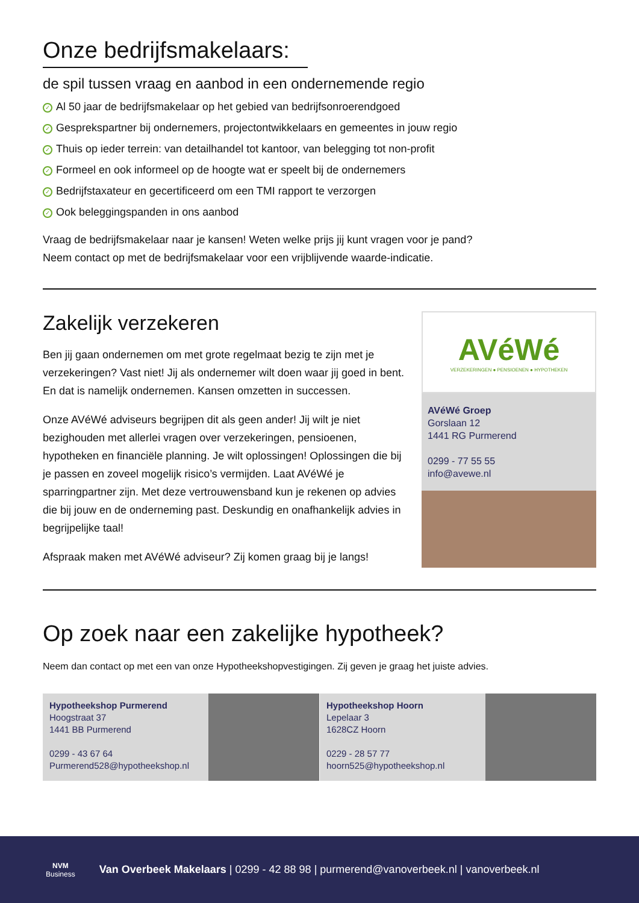Onze bedrijfsmakelaars:
de spil tussen vraag en aanbod in een ondernemende regio
✓ Al 50 jaar de bedrijfsmakelaar op het gebied van bedrijfsonroerendgoed
✓ Gesprekspartner bij ondernemers, projectontwikkelaars en gemeentes in jouw regio
✓ Thuis op ieder terrein: van detailhandel tot kantoor, van belegging tot non-profit
✓ Formeel en ook informeel op de hoogte wat er speelt bij de ondernemers
✓ Bedrijfstaxateur en gecertificeerd om een TMI rapport te verzorgen
✓ Ook beleggingspanden in ons aanbod
Vraag de bedrijfsmakelaar naar je kansen! Weten welke prijs jij kunt vragen voor je pand?
Neem contact op met de bedrijfsmakelaar voor een vrijblijvende waarde-indicatie.
Zakelijk verzekeren
Ben jij gaan ondernemen om met grote regelmaat bezig te zijn met je verzekeringen? Vast niet! Jij als ondernemer wilt doen waar jij goed in bent. En dat is namelijk ondernemen. Kansen omzetten in successen.
Onze AVéWé adviseurs begrijpen dit als geen ander! Jij wilt je niet bezighouden met allerlei vragen over verzekeringen, pensioenen, hypotheken en financiële planning. Je wilt oplossingen! Oplossingen die bij je passen en zoveel mogelijk risico’s vermijden. Laat AVéWé je sparringpartner zijn. Met deze vertrouwensband kun je rekenen op advies die bij jouw en de onderneming past. Deskundig en onafhankelijk advies in begrijpelijke taal!
Afspraak maken met AVéWé adviseur? Zij komen graag bij je langs!
AVéWé
VERZEKERINGEN ● PENSIOENEN ● HYPOTHEKEN
AVéWé Groep
Gorslaan 12
1441 RG Purmerend
0299 - 77 55 55
info@avewe.nl
Op zoek naar een zakelijke hypotheek?
Neem dan contact op met een van onze Hypotheekshopvestigingen. Zij geven je graag het juiste advies.
Hypotheekshop Purmerend
Hoogstraat 37
1441 BB Purmerend
0299 - 43 67 64
Purmerend528@hypotheekshop.nl
Hypotheekshop Hoorn
Lepelaar 3
1628CZ Hoorn
0229 - 28 57 77
hoorn525@hypotheekshop.nl
NVM
Business
Van Overbeek Makelaars | 0299 - 42 88 98 | purmerend@vanoverbeek.nl | vanoverbeek.nl